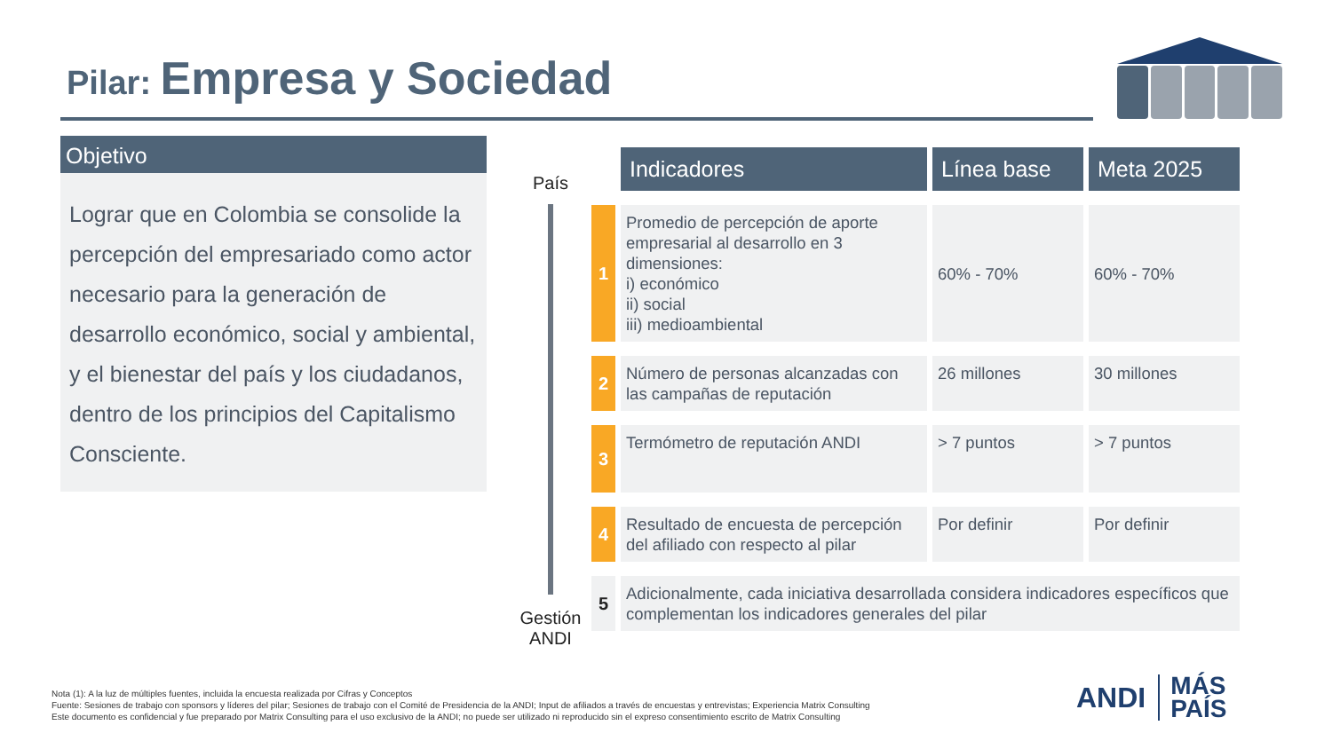Pilar: Empresa y Sociedad
Objetivo
Lograr que en Colombia se consolide la percepción del empresariado como actor necesario para la generación de desarrollo económico, social y ambiental, y el bienestar del país y los ciudadanos, dentro de los principios del Capitalismo Consciente.
País
Gestión ANDI
| | Indicadores | Línea base | Meta 2025 |
| 1 | Promedio de percepción de aporte empresarial al desarrollo en 3 dimensiones: i) económico ii) social iii) medioambiental | 60% - 70% | 60% - 70% |
| 2 | Número de personas alcanzadas con las campañas de reputación | 26 millones | 30 millones |
| 3 | Termómetro de reputación ANDI | > 7 puntos | > 7 puntos |
| 4 | Resultado de encuesta de percepción del afiliado con respecto al pilar | Por definir | Por definir |
| 5 | Adicionalmente, cada iniciativa desarrollada considera indicadores específicos que complementan los indicadores generales del pilar | | |
Nota (1): A la luz de múltiples fuentes, incluida la encuesta realizada por Cifras y Conceptos
Fuente: Sesiones de trabajo con sponsors y líderes del pilar; Sesiones de trabajo con el Comité de Presidencia de la ANDI; Input de afiliados a través de encuestas y entrevistas; Experiencia Matrix Consulting
Este documento es confidencial y fue preparado por Matrix Consulting para el uso exclusivo de la ANDI; no puede ser utilizado ni reproducido sin el expreso consentimiento escrito de Matrix Consulting
ANDI MÁS
PAÍS